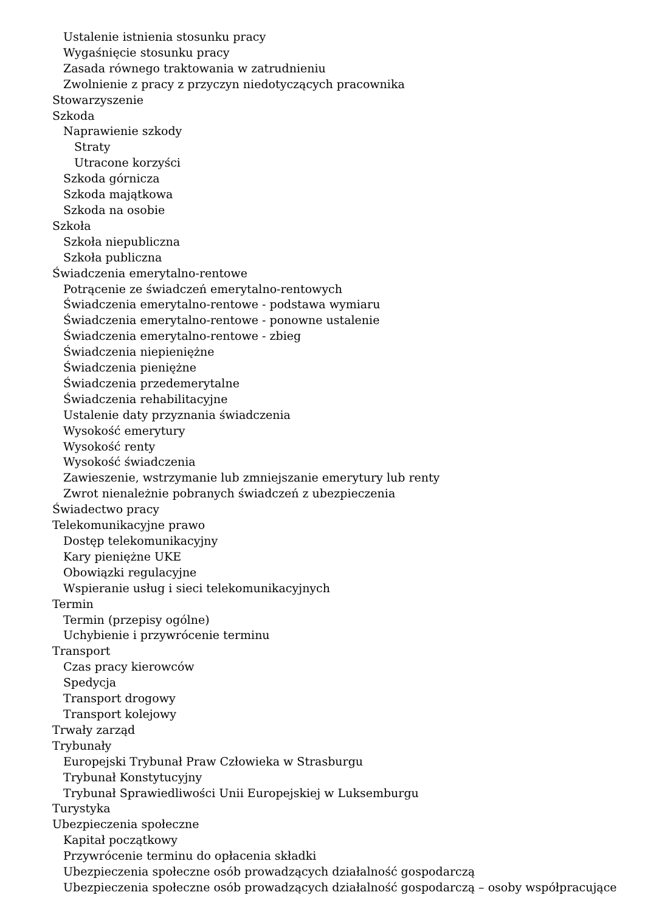Ustalenie istnienia stosunku pracy
Wygaśnięcie stosunku pracy
Zasada równego traktowania w zatrudnieniu
Zwolnienie z pracy z przyczyn niedotyczących pracownika
Stowarzyszenie
Szkoda
Naprawienie szkody
Straty
Utracone korzyści
Szkoda górnicza
Szkoda majątkowa
Szkoda na osobie
Szkoła
Szkoła niepubliczna
Szkoła publiczna
Świadczenia emerytalno-rentowe
Potrącenie ze świadczeń emerytalno-rentowych
Świadczenia emerytalno-rentowe - podstawa wymiaru
Świadczenia emerytalno-rentowe - ponowne ustalenie
Świadczenia emerytalno-rentowe - zbieg
Świadczenia niepieniężne
Świadczenia pieniężne
Świadczenia przedemerytalne
Świadczenia rehabilitacyjne
Ustalenie daty przyznania świadczenia
Wysokość emerytury
Wysokość renty
Wysokość świadczenia
Zawieszenie, wstrzymanie lub zmniejszanie emerytury lub renty
Zwrot nienależnie pobranych świadczeń z ubezpieczenia
Świadectwo pracy
Telekomunikacyjne prawo
Dostęp telekomunikacyjny
Kary pieniężne UKE
Obowiązki regulacyjne
Wspieranie usług i sieci telekomunikacyjnych
Termin
Termin (przepisy ogólne)
Uchybienie i przywrócenie terminu
Transport
Czas pracy kierowców
Spedycja
Transport drogowy
Transport kolejowy
Trwały zarząd
Trybunały
Europejski Trybunał Praw Człowieka w Strasburgu
Trybunał Konstytucyjny
Trybunał Sprawiedliwości Unii Europejskiej w Luksemburgu
Turystyka
Ubezpieczenia społeczne
Kapitał początkowy
Przywrócenie terminu do opłacenia składki
Ubezpieczenia społeczne osób prowadzących działalność gospodarczą
Ubezpieczenia społeczne osób prowadzących działalność gospodarczą – osoby współpracujące